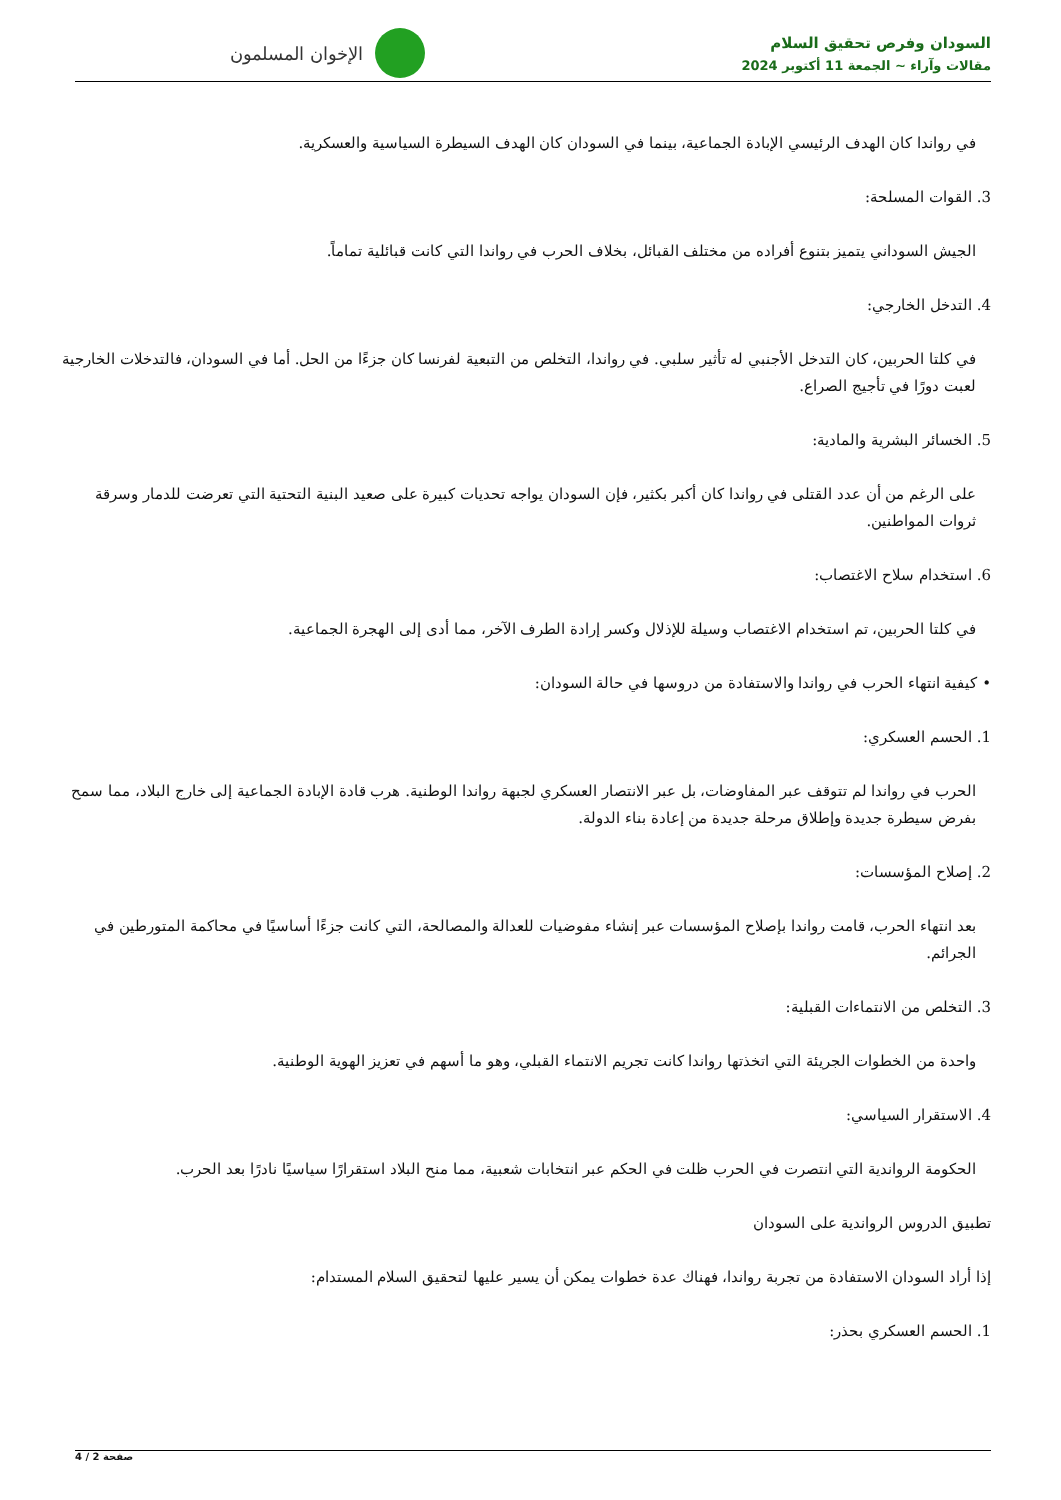السودان وفرص تحقيق السلام
مقالات وآراء ~ الجمعة 11 أكتوبر 2024
الإخوان المسلمون
في رواندا كان الهدف الرئيسي الإبادة الجماعية، بينما في السودان كان الهدف السيطرة السياسية والعسكرية.
3. القوات المسلحة:
الجيش السوداني يتميز بتنوع أفراده من مختلف القبائل، بخلاف الحرب في رواندا التي كانت قبائلية تماماً.
4. التدخل الخارجي:
في كلتا الحربين، كان التدخل الأجنبي له تأثير سلبي. في رواندا، التخلص من التبعية لفرنسا كان جزءًا من الحل. أما في السودان، فالتدخلات الخارجية لعبت دورًا في تأجيج الصراع.
5. الخسائر البشرية والمادية:
على الرغم من أن عدد القتلى في رواندا كان أكبر بكثير، فإن السودان يواجه تحديات كبيرة على صعيد البنية التحتية التي تعرضت للدمار وسرقة ثروات المواطنين.
6. استخدام سلاح الاغتصاب:
في كلتا الحربين، تم استخدام الاغتصاب وسيلة للإذلال وكسر إرادة الطرف الآخر، مما أدى إلى الهجرة الجماعية.
• كيفية انتهاء الحرب في رواندا والاستفادة من دروسها في حالة السودان:
1. الحسم العسكري:
الحرب في رواندا لم تتوقف عبر المفاوضات، بل عبر الانتصار العسكري لجبهة رواندا الوطنية. هرب قادة الإبادة الجماعية إلى خارج البلاد، مما سمح بفرض سيطرة جديدة وإطلاق مرحلة جديدة من إعادة بناء الدولة.
2. إصلاح المؤسسات:
بعد انتهاء الحرب، قامت رواندا بإصلاح المؤسسات عبر إنشاء مفوضيات للعدالة والمصالحة، التي كانت جزءًا أساسيًا في محاكمة المتورطين في الجرائم.
3. التخلص من الانتماءات القبلية:
واحدة من الخطوات الجريئة التي اتخذتها رواندا كانت تجريم الانتماء القبلي، وهو ما أسهم في تعزيز الهوية الوطنية.
4. الاستقرار السياسي:
الحكومة الرواندية التي انتصرت في الحرب ظلت في الحكم عبر انتخابات شعبية، مما منح البلاد استقرارًا سياسيًا نادرًا بعد الحرب.
تطبيق الدروس الرواندية على السودان
إذا أراد السودان الاستفادة من تجربة رواندا، فهناك عدة خطوات يمكن أن يسير عليها لتحقيق السلام المستدام:
1. الحسم العسكري بحذر:
صفحة 2 / 4